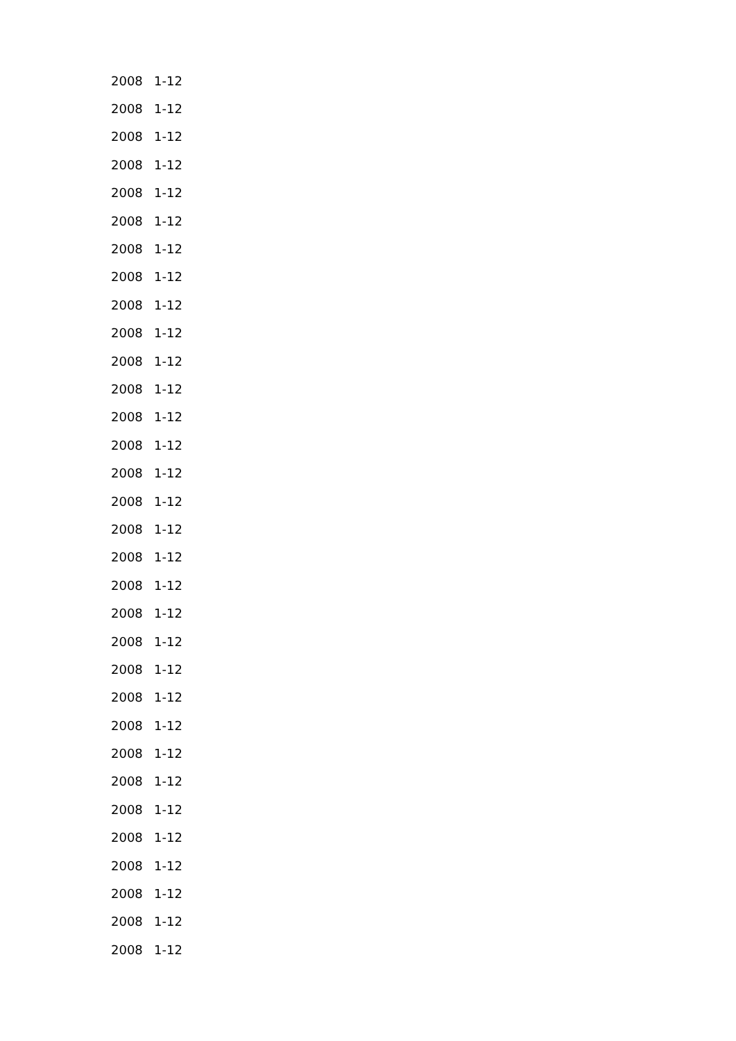| 2008 | 1-12 |
| 2008 | 1-12 |
| 2008 | 1-12 |
| 2008 | 1-12 |
| 2008 | 1-12 |
| 2008 | 1-12 |
| 2008 | 1-12 |
| 2008 | 1-12 |
| 2008 | 1-12 |
| 2008 | 1-12 |
| 2008 | 1-12 |
| 2008 | 1-12 |
| 2008 | 1-12 |
| 2008 | 1-12 |
| 2008 | 1-12 |
| 2008 | 1-12 |
| 2008 | 1-12 |
| 2008 | 1-12 |
| 2008 | 1-12 |
| 2008 | 1-12 |
| 2008 | 1-12 |
| 2008 | 1-12 |
| 2008 | 1-12 |
| 2008 | 1-12 |
| 2008 | 1-12 |
| 2008 | 1-12 |
| 2008 | 1-12 |
| 2008 | 1-12 |
| 2008 | 1-12 |
| 2008 | 1-12 |
| 2008 | 1-12 |
| 2008 | 1-12 |